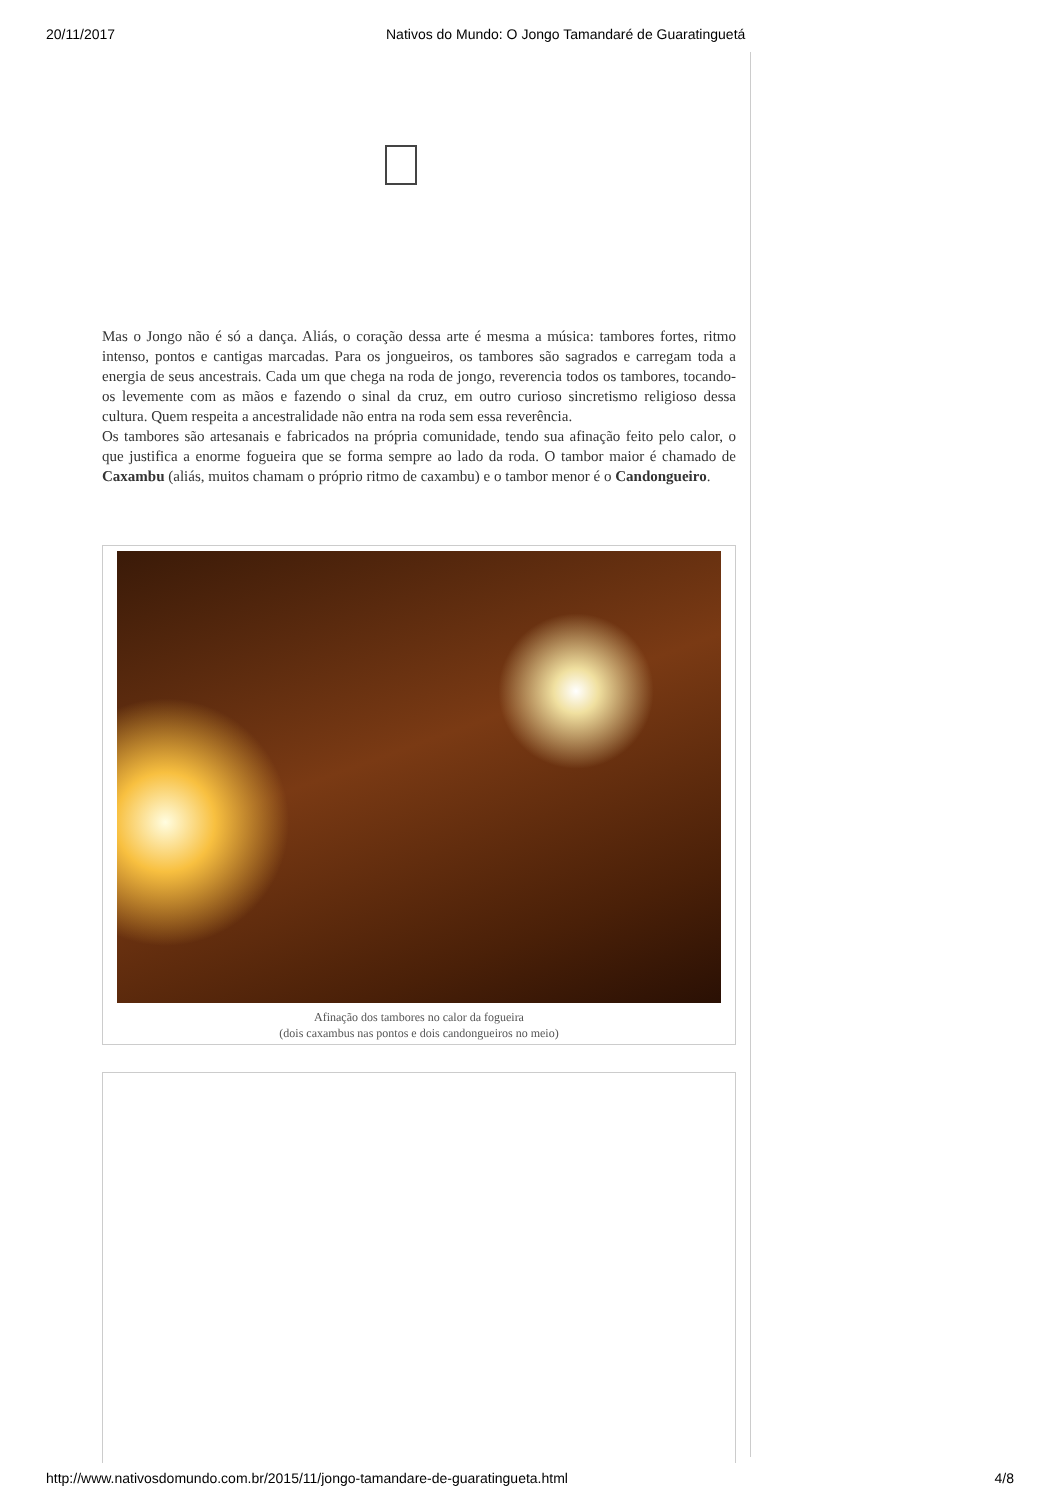20/11/2017 Nativos do Mundo: O Jongo Tamandaré de Guaratinguetá
Mas o Jongo não é só a dança. Aliás, o coração dessa arte é mesma a música: tambores fortes, ritmo intenso, pontos e cantigas marcadas. Para os jongueiros, os tambores são sagrados e carregam toda a energia de seus ancestrais. Cada um que chega na roda de jongo, reverencia todos os tambores, tocando-os levemente com as mãos e fazendo o sinal da cruz, em outro curioso sincretismo religioso dessa cultura. Quem respeita a ancestralidade não entra na roda sem essa reverência.
Os tambores são artesanais e fabricados na própria comunidade, tendo sua afinação feito pelo calor, o que justifica a enorme fogueira que se forma sempre ao lado da roda. O tambor maior é chamado de Caxambu (aliás, muitos chamam o próprio ritmo de caxambu) e o tambor menor é o Candongueiro.
Afinação dos tambores no calor da fogueira
(dois caxambus nas pontos e dois candongueiros no meio)
http://www.nativosdomundo.com.br/2015/11/jongo-tamandare-de-guaratingueta.html 4/8